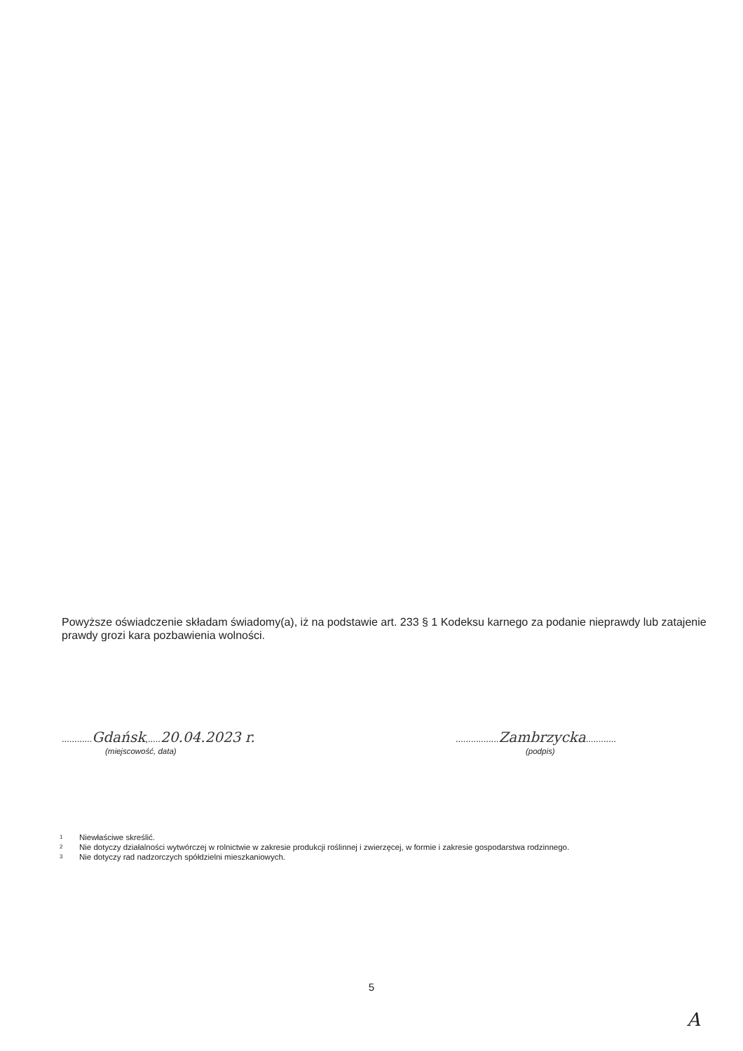Powyższe oświadczenie składam świadomy(a), iż na podstawie art. 233 § 1 Kodeksu karnego za podanie nieprawdy lub zatajenie prawdy grozi kara pozbawienia wolności.
............Gdańsk,.....20.04.2023 r.
(miejscowość, data)
.................Zambrzycka............
(podpis)
<sup>1</sup> Niewłaściwe skreślić.
<sup>2</sup> Nie dotyczy działalności wytwórczej w rolnictwie w zakresie produkcji roślinnej i zwierzęcej, w formie i zakresie gospodarstwa rodzinnego.
<sup>3</sup> Nie dotyczy rad nadzorczych spółdzielni mieszkaniowych.
5
A